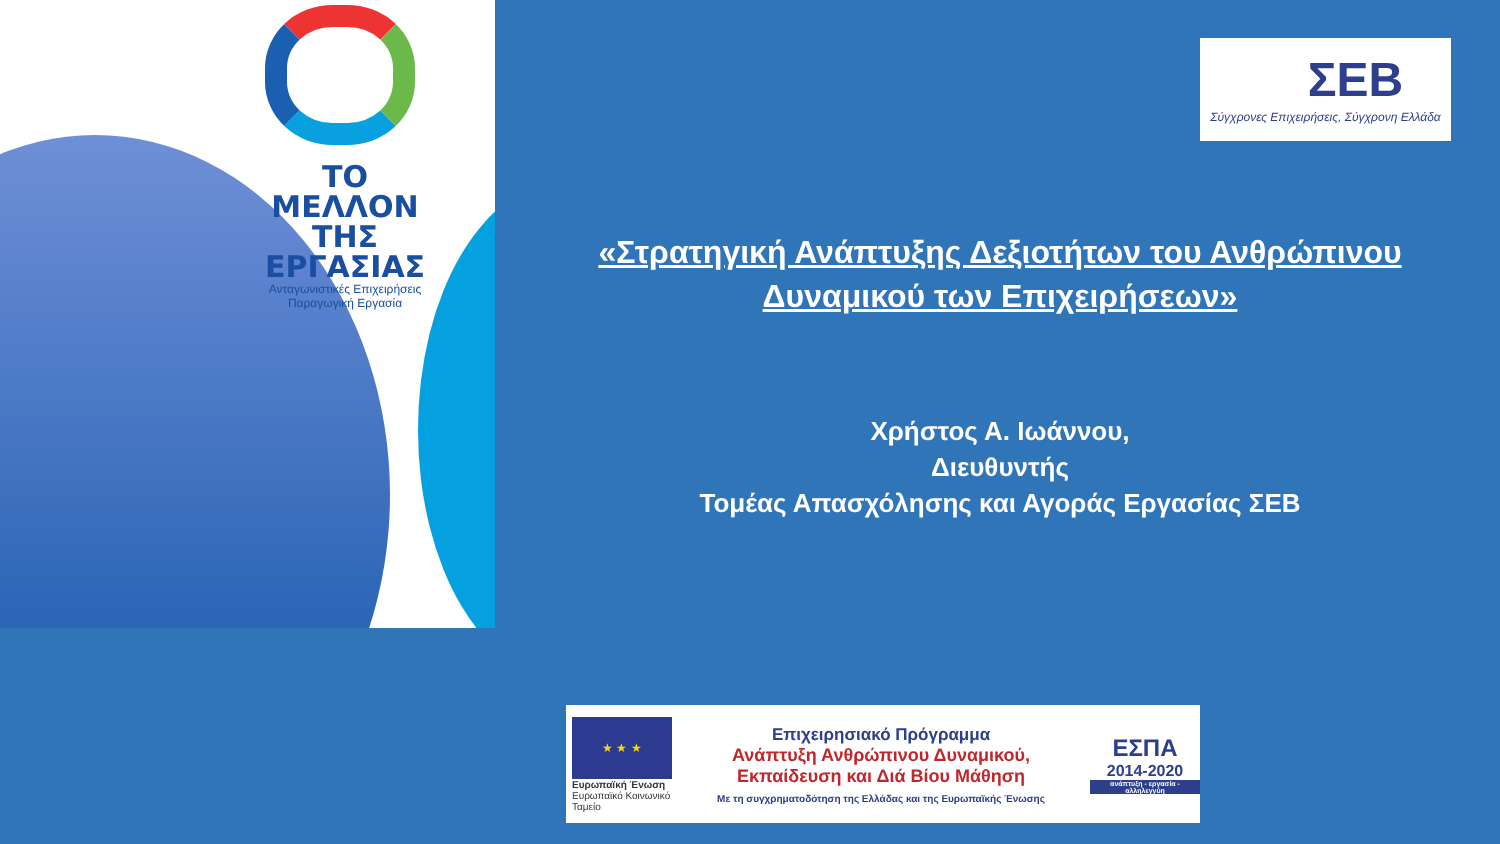ΤΟ ΜΕΛΛΟΝ
ΤΗΣ ΕΡΓΑΣΙΑΣ
Ανταγωνιστικές Επιχειρήσεις
Παραγωγική Εργασία
ΣΕΒ
Σύγχρονες Επιχειρήσεις, Σύγχρονη Ελλάδα
«Στρατηγική Ανάπτυξης Δεξιοτήτων του Ανθρώπινου Δυναμικού των Επιχειρήσεων»
Χρήστος Α. Ιωάννου,
Διευθυντής
Τομέας Απασχόλησης και Αγοράς Εργασίας ΣΕΒ
★ ★ ★
Ευρωπαϊκή Ένωση
Ευρωπαϊκό Κοινωνικό Ταμείο
Επιχειρησιακό Πρόγραμμα
Ανάπτυξη Ανθρώπινου Δυναμικού,
Εκπαίδευση και Διά Βίου Μάθηση
Με τη συγχρηματοδότηση της Ελλάδας και της Ευρωπαϊκής Ένωσης
ΕΣΠΑ
2014-2020
ανάπτυξη - εργασία - αλληλεγγύη